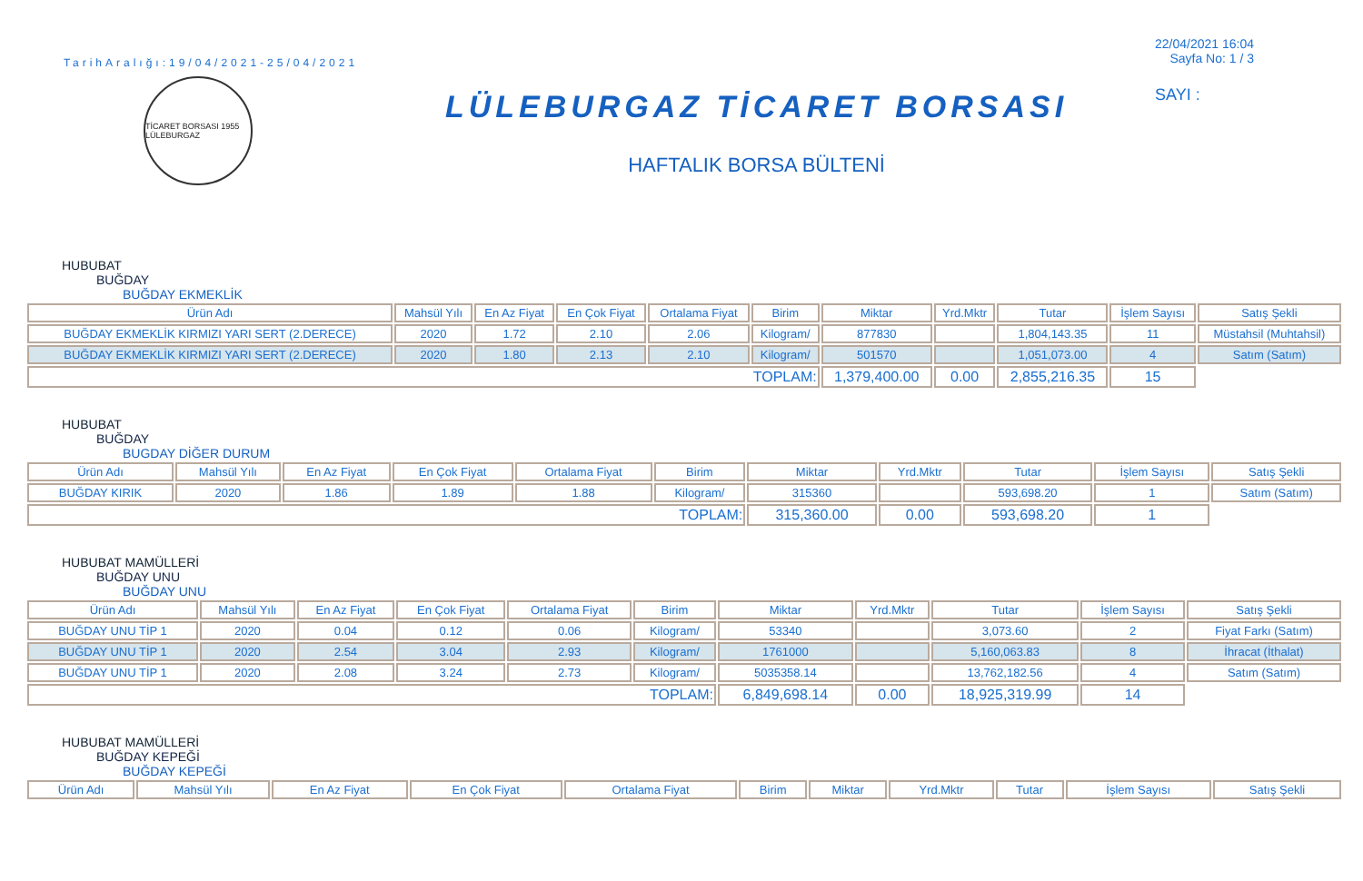TarihAralığı:19/04/2021-25/04/2021
TİCARET BORSASI 1955 LÜLEBURGAZ
LÜLEBURGAZ TİCARET BORSASI
HAFTALIK BORSA BÜLTENİ
22/04/2021 16:04
Sayfa No: 1 / 3
SAYI :
HUBUBAT
BUĞDAY
BUĞDAY EKMEKLİK
| Ürün Adı | Mahsül Yılı | En Az Fiyat | En Çok Fiyat | Ortalama Fiyat | Birim | Miktar | Yrd.Mktr | Tutar | İşlem Sayısı | Satış Şekli |
| --- | --- | --- | --- | --- | --- | --- | --- | --- | --- | --- |
| BUĞDAY EKMEKLİK KIRMIZI YARI SERT (2.DERECE) | 2020 | 1.72 | 2.10 | 2.06 | Kilogram/ | 877830 | | 1,804,143.35 | 11 | Müstahsil (Muhtahsil) |
| BUĞDAY EKMEKLİK KIRMIZI YARI SERT (2.DERECE) | 2020 | 1.80 | 2.13 | 2.10 | Kilogram/ | 501570 | | 1,051,073.00 | 4 | Satım (Satım) |
| TOPLAM: | | | | | | 1,379,400.00 | 0.00 | 2,855,216.35 | 15 | |
HUBUBAT
BUĞDAY
BUGDAY DİĞER DURUM
| Ürün Adı | Mahsül Yılı | En Az Fiyat | En Çok Fiyat | Ortalama Fiyat | Birim | Miktar | Yrd.Mktr | Tutar | İşlem Sayısı | Satış Şekli |
| --- | --- | --- | --- | --- | --- | --- | --- | --- | --- | --- |
| BUĞDAY KIRIK | 2020 | 1.86 | 1.89 | 1.88 | Kilogram/ | 315360 | | 593,698.20 | 1 | Satım (Satım) |
| TOPLAM: | | | | | | 315,360.00 | 0.00 | 593,698.20 | 1 | |
HUBUBAT MAMÜLLERİ
BUĞDAY UNU
BUĞDAY UNU
| Ürün Adı | Mahsül Yılı | En Az Fiyat | En Çok Fiyat | Ortalama Fiyat | Birim | Miktar | Yrd.Mktr | Tutar | İşlem Sayısı | Satış Şekli |
| --- | --- | --- | --- | --- | --- | --- | --- | --- | --- | --- |
| BUĞDAY UNU TİP 1 | 2020 | 0.04 | 0.12 | 0.06 | Kilogram/ | 53340 | | 3,073.60 | 2 | Fiyat Farkı (Satım) |
| BUĞDAY UNU TİP 1 | 2020 | 2.54 | 3.04 | 2.93 | Kilogram/ | 1761000 | | 5,160,063.83 | 8 | İhracat (İthalat) |
| BUĞDAY UNU TİP 1 | 2020 | 2.08 | 3.24 | 2.73 | Kilogram/ | 5035358.14 | | 13,762,182.56 | 4 | Satım (Satım) |
| TOPLAM: | | | | | | 6,849,698.14 | 0.00 | 18,925,319.99 | 14 | |
HUBUBAT MAMÜLLERİ
BUĞDAY KEPEĞİ
BUĞDAY KEPEĞİ
| Ürün Adı | Mahsül Yılı | En Az Fiyat | En Çok Fiyat | Ortalama Fiyat | Birim | Miktar | Yrd.Mktr | Tutar | İşlem Sayısı | Satış Şekli |
| --- | --- | --- | --- | --- | --- | --- | --- | --- | --- | --- |